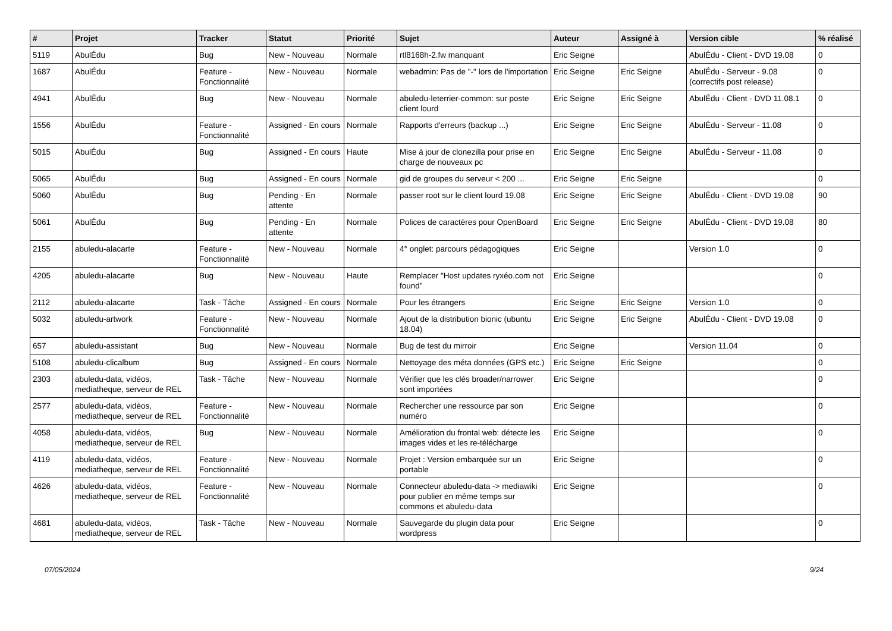| # | Projet | Tracker | Statut | Priorité | Sujet | Auteur | Assigné à | Version cible | % réalisé |
| --- | --- | --- | --- | --- | --- | --- | --- | --- | --- |
| 5119 | AbulÉdu | Bug | New - Nouveau | Normale | rtl8168h-2.fw manquant | Eric Seigne | | AbulÉdu - Client - DVD 19.08 | 0 |
| 1687 | AbulÉdu | Feature - Fonctionnalité | New - Nouveau | Normale | webadmin: Pas de "-" lors de l'importation | Eric Seigne | Eric Seigne | AbulÉdu - Serveur - 9.08 (correctifs post release) | 0 |
| 4941 | AbulÉdu | Bug | New - Nouveau | Normale | abuledu-leterrier-common: sur poste client lourd | Eric Seigne | Eric Seigne | AbulÉdu - Client - DVD 11.08.1 | 0 |
| 1556 | AbulÉdu | Feature - Fonctionnalité | Assigned - En cours | Normale | Rapports d'erreurs (backup ...) | Eric Seigne | Eric Seigne | AbulÉdu - Serveur - 11.08 | 0 |
| 5015 | AbulÉdu | Bug | Assigned - En cours | Haute | Mise à jour de clonezilla pour prise en charge de nouveaux pc | Eric Seigne | Eric Seigne | AbulÉdu - Serveur - 11.08 | 0 |
| 5065 | AbulÉdu | Bug | Assigned - En cours | Normale | gid de groupes du serveur < 200 ... | Eric Seigne | Eric Seigne | | 0 |
| 5060 | AbulÉdu | Bug | Pending - En attente | Normale | passer root sur le client lourd 19.08 | Eric Seigne | Eric Seigne | AbulÉdu - Client - DVD 19.08 | 90 |
| 5061 | AbulÉdu | Bug | Pending - En attente | Normale | Polices de caractères pour OpenBoard | Eric Seigne | Eric Seigne | AbulÉdu - Client - DVD 19.08 | 80 |
| 2155 | abuledu-alacarte | Feature - Fonctionnalité | New - Nouveau | Normale | 4° onglet: parcours pédagogiques | Eric Seigne | | Version 1.0 | 0 |
| 4205 | abuledu-alacarte | Bug | New - Nouveau | Haute | Remplacer "Host updates ryxéo.com not found" | Eric Seigne | | | 0 |
| 2112 | abuledu-alacarte | Task - Tâche | Assigned - En cours | Normale | Pour les étrangers | Eric Seigne | Eric Seigne | Version 1.0 | 0 |
| 5032 | abuledu-artwork | Feature - Fonctionnalité | New - Nouveau | Normale | Ajout de la distribution bionic (ubuntu 18.04) | Eric Seigne | Eric Seigne | AbulÉdu - Client - DVD 19.08 | 0 |
| 657 | abuledu-assistant | Bug | New - Nouveau | Normale | Bug de test du mirroir | Eric Seigne | | Version 11.04 | 0 |
| 5108 | abuledu-clicalbum | Bug | Assigned - En cours | Normale | Nettoyage des méta données (GPS etc.) | Eric Seigne | Eric Seigne | | 0 |
| 2303 | abuledu-data, vidéos, mediatheque, serveur de REL | Task - Tâche | New - Nouveau | Normale | Vérifier que les clés broader/narrower sont importées | Eric Seigne | | | 0 |
| 2577 | abuledu-data, vidéos, mediatheque, serveur de REL | Feature - Fonctionnalité | New - Nouveau | Normale | Rechercher une ressource par son numéro | Eric Seigne | | | 0 |
| 4058 | abuledu-data, vidéos, mediatheque, serveur de REL | Bug | New - Nouveau | Normale | Amélioration du frontal web: détecte les images vides et les re-télécharge | Eric Seigne | | | 0 |
| 4119 | abuledu-data, vidéos, mediatheque, serveur de REL | Feature - Fonctionnalité | New - Nouveau | Normale | Projet : Version embarquée sur un portable | Eric Seigne | | | 0 |
| 4626 | abuledu-data, vidéos, mediatheque, serveur de REL | Feature - Fonctionnalité | New - Nouveau | Normale | Connecteur abuledu-data -> mediawiki pour publier en même temps sur commons et abuledu-data | Eric Seigne | | | 0 |
| 4681 | abuledu-data, vidéos, mediatheque, serveur de REL | Task - Tâche | New - Nouveau | Normale | Sauvegarde du plugin data pour wordpress | Eric Seigne | | | 0 |
07/05/2024 9/24